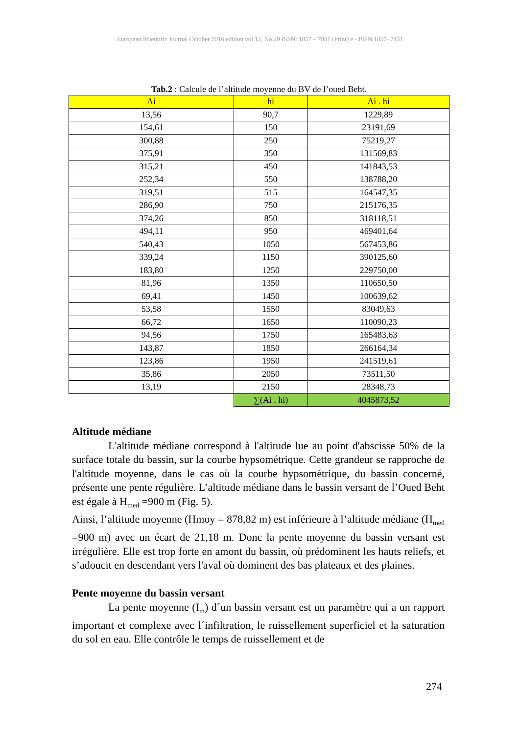European Scientific Journal October 2016 edition vol.12, No.29 ISSN: 1857 – 7881 (Print) e - ISSN 1857- 7431
Tab.2 : Calcule de l’altitude moyenne du BV de l’oued Beht.
| Ai | hi | Ai . hi |
| --- | --- | --- |
| 13,56 | 90,7 | 1229,89 |
| 154,61 | 150 | 23191,69 |
| 300,88 | 250 | 75219,27 |
| 375,91 | 350 | 131569,83 |
| 315,21 | 450 | 141843,53 |
| 252,34 | 550 | 138788,20 |
| 319,51 | 515 | 164547,35 |
| 286,90 | 750 | 215176,35 |
| 374,26 | 850 | 318118,51 |
| 494,11 | 950 | 469401,64 |
| 540,43 | 1050 | 567453,86 |
| 339,24 | 1150 | 390125,60 |
| 183,80 | 1250 | 229750,00 |
| 81,96 | 1350 | 110650,50 |
| 69,41 | 1450 | 100639,62 |
| 53,58 | 1550 | 83049,63 |
| 66,72 | 1650 | 110090,23 |
| 94,56 | 1750 | 165483,63 |
| 143,87 | 1850 | 266164,34 |
| 123,86 | 1950 | 241519,61 |
| 35,86 | 2050 | 73511,50 |
| 13,19 | 2150 | 28348,73 |
| | ∑(Ai . hi) | 4045873,52 |
Altitude médiane
L'altitude médiane correspond à l'altitude lue au point d'abscisse 50% de la surface totale du bassin, sur la courbe hypsométrique. Cette grandeur se rapproche de l'altitude moyenne, dans le cas où la courbe hypsométrique, du bassin concerné, présente une pente régulière. L’altitude médiane dans le bassin versant de l’Oued Beht est égale à H<sub>med</sub> =900 m (Fig. 5).
Ainsi, l’altitude moyenne (Hmoy = 878,82 m) est inférieure à l’altitude médiane (H<sub>med</sub> =900 m) avec un écart de 21,18 m. Donc la pente moyenne du bassin versant est irrégulière. Elle est trop forte en amont du bassin, où prédominent les hauts reliefs, et s’adoucit en descendant vers l'aval où dominent des bas plateaux et des plaines.
Pente moyenne du bassin versant
La pente moyenne (I<sub>m</sub>) d´un bassin versant est un paramètre qui a un rapport important et complexe avec l´infiltration, le ruissellement superficiel et la saturation du sol en eau. Elle contrôle le temps de ruissellement et de
274